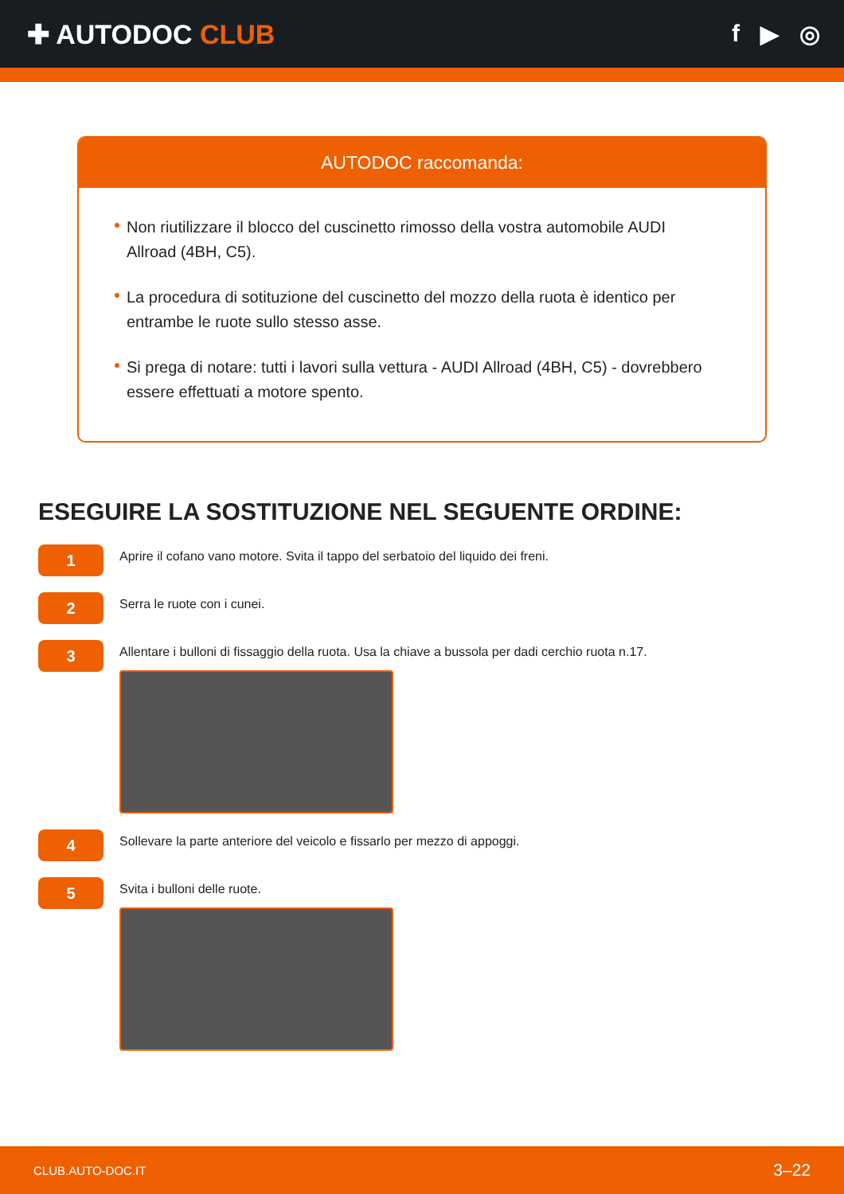✚ AUTODOC CLUB f ▶ ◎
AUTODOC raccomanda:
Non riutilizzare il blocco del cuscinetto rimosso della vostra automobile AUDI Allroad (4BH, C5).
La procedura di sotituzione del cuscinetto del mozzo della ruota è identico per entrambe le ruote sullo stesso asse.
Si prega di notare: tutti i lavori sulla vettura - AUDI Allroad (4BH, C5) - dovrebbero essere effettuati a motore spento.
ESEGUIRE LA SOSTITUZIONE NEL SEGUENTE ORDINE:
1
Aprire il cofano vano motore. Svita il tappo del serbatoio del liquido dei freni.
2
Serra le ruote con i cunei.
3
Allentare i bulloni di fissaggio della ruota. Usa la chiave a bussola per dadi cerchio ruota n.17.
4
Sollevare la parte anteriore del veicolo e fissarlo per mezzo di appoggi.
5
Svita i bulloni delle ruote.
CLUB.AUTO-DOC.IT 3–22